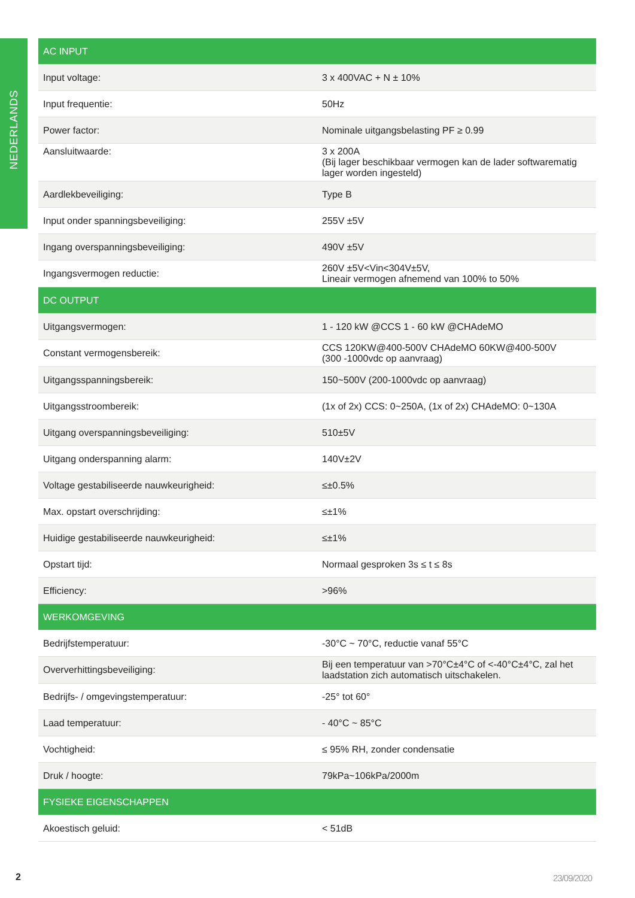NEDERLANDS
| AC INPUT | |
| --- | --- |
| Input voltage: | 3 x 400VAC + N ± 10% |
| Input frequentie: | 50Hz |
| Power factor: | Nominale uitgangsbelasting PF ≥ 0.99 |
| Aansluitwaarde: | 3 x 200A (Bij lager beschikbaar vermogen kan de lader softwarematig lager worden ingesteld) |
| Aardlekbeveiliging: | Type B |
| Input onder spanningsbeveiliging: | 255V ±5V |
| Ingang overspanningsbeveiliging: | 490V ±5V |
| Ingangsvermogen reductie: | 260V ±5V<Vin<304V±5V, Lineair vermogen afnemend van 100% to 50% |
| DC OUTPUT | |
| Uitgangsvermogen: | 1 - 120 kW @CCS 1 - 60 kW @CHAdeMO |
| Constant vermogensbereik: | CCS 120KW@400-500V CHAdeMO 60KW@400-500V (300 -1000vdc op aanvraag) |
| Uitgangsspanningsbereik: | 150~500V (200-1000vdc op aanvraag) |
| Uitgangsstroombereik: | (1x of 2x) CCS: 0~250A, (1x of 2x) CHAdeMO: 0~130A |
| Uitgang overspanningsbeveiliging: | 510±5V |
| Uitgang onderspanning alarm: | 140V±2V |
| Voltage gestabiliseerde nauwkeurigheid: | ≤±0.5% |
| Max. opstart overschrijding: | ≤±1% |
| Huidige gestabiliseerde nauwkeurigheid: | ≤±1% |
| Opstart tijd: | Normaal gesproken 3s ≤ t ≤ 8s |
| Efficiency: | >96% |
| WERKOMGEVING | |
| Bedrijfstemperatuur: | -30°C ~ 70°C, reductie vanaf 55°C |
| Oververhittingsbeveiliging: | Bij een temperatuur van >70°C±4°C of <-40°C±4°C, zal het laadstation zich automatisch uitschakelen. |
| Bedrijfs- / omgevingstemperatuur: | -25° tot 60° |
| Laad temperatuur: | - 40°C ~ 85°C |
| Vochtigheid: | ≤ 95% RH, zonder condensatie |
| Druk / hoogte: | 79kPa~106kPa/2000m |
| FYSIEKE EIGENSCHAPPEN | |
| Akoestisch geluid: | < 51dB |
2 23/09/2020